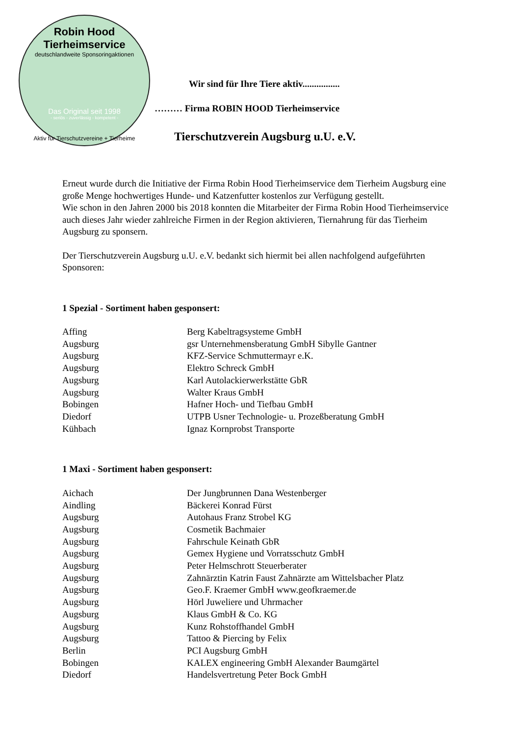Robin Hood Tierheimservice
deutschlandweite Sponsoringaktionen
Das Original seit 1998
- seriös - zuverlässig - kompetent -
Aktiv für Tierschutzvereine + Tierheime
Wir sind für Ihre Tiere aktiv................
……… Firma ROBIN HOOD Tierheimservice
Tierschutzverein Augsburg u.U. e.V.
Erneut wurde durch die Initiative der Firma Robin Hood Tierheimservice dem Tierheim Augsburg eine große Menge hochwertiges Hunde- und Katzenfutter kostenlos zur Verfügung gestellt.
Wie schon in den Jahren 2000 bis 2018 konnten die Mitarbeiter der Firma Robin Hood Tierheimservice auch dieses Jahr wieder zahlreiche Firmen in der Region aktivieren, Tiernahrung für das Tierheim Augsburg zu sponsern.
Der Tierschutzverein Augsburg u.U. e.V. bedankt sich hiermit bei allen nachfolgend aufgeführten Sponsoren:
1 Spezial - Sortiment haben gesponsert:
| Affing | Berg Kabeltragsysteme GmbH |
| Augsburg | gsr Unternehmensberatung GmbH Sibylle Gantner |
| Augsburg | KFZ-Service Schmuttermayr e.K. |
| Augsburg | Elektro Schreck GmbH |
| Augsburg | Karl Autolackierwerkstätte GbR |
| Augsburg | Walter Kraus GmbH |
| Bobingen | Hafner Hoch- und Tiefbau GmbH |
| Diedorf | UTPB Usner Technologie- u. Prozeßberatung GmbH |
| Kühbach | Ignaz Kornprobst Transporte |
1 Maxi - Sortiment haben gesponsert:
| Aichach | Der Jungbrunnen Dana Westenberger |
| Aindling | Bäckerei Konrad Fürst |
| Augsburg | Autohaus Franz Strobel KG |
| Augsburg | Cosmetik Bachmaier |
| Augsburg | Fahrschule Keinath GbR |
| Augsburg | Gemex Hygiene und Vorratsschutz GmbH |
| Augsburg | Peter Helmschrott Steuerberater |
| Augsburg | Zahnärztin Katrin Faust Zahnärzte am Wittelsbacher Platz |
| Augsburg | Geo.F. Kraemer GmbH www.geofkraemer.de |
| Augsburg | Hörl Juweliere und Uhrmacher |
| Augsburg | Klaus GmbH & Co. KG |
| Augsburg | Kunz Rohstoffhandel GmbH |
| Augsburg | Tattoo & Piercing by Felix |
| Berlin | PCI Augsburg GmbH |
| Bobingen | KALEX engineering GmbH Alexander Baumgärtel |
| Diedorf | Handelsvertretung Peter Bock GmbH |